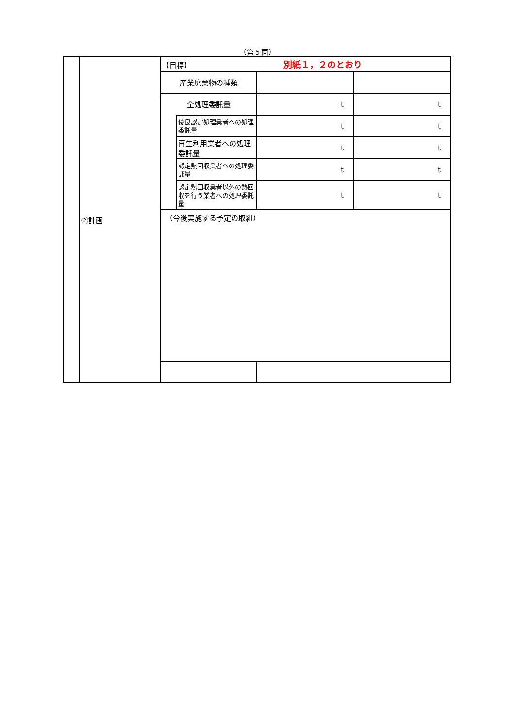（第５面）
| | ②計画 | 【目標】 別紙１，２のとおり | | | |
| | | 産業廃棄物の種類 | | | |
| | | 全処理委託量 | | t | t |
| | | | 優良認定処理業者への処理委託量 | t | t |
| | | | 再生利用業者への処理委託量 | t | t |
| | | | 認定熱回収業者への処理委託量 | t | t |
| | | | 認定熱回収業者以外の熱回収を行う業者への処理委託量 | t | t |
| | | （今後実施する予定の取組） | | | |